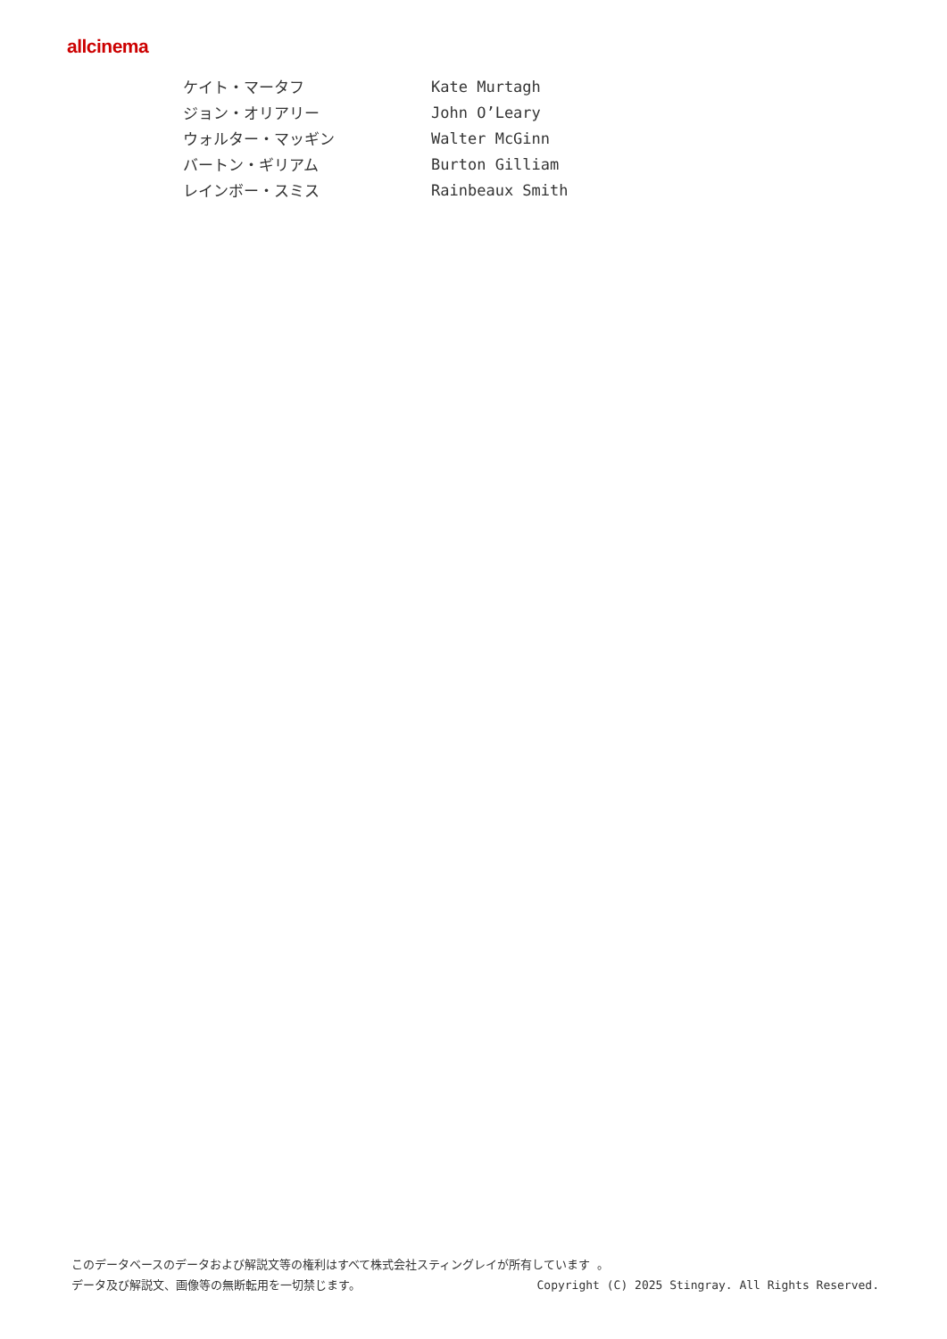allcinema
| ケイト・マータフ | Kate Murtagh |
| ジョン・オリアリー | John O’Leary |
| ウォルター・マッギン | Walter McGinn |
| バートン・ギリアム | Burton Gilliam |
| レインボー・スミス | Rainbeaux Smith |
このデータベースのデータおよび解説文等の権利はすべて株式会社スティングレイが所有しています 。
データ及び解説文、画像等の無断転用を一切禁じます。 Copyright (C) 2025 Stingray. All Rights Reserved.